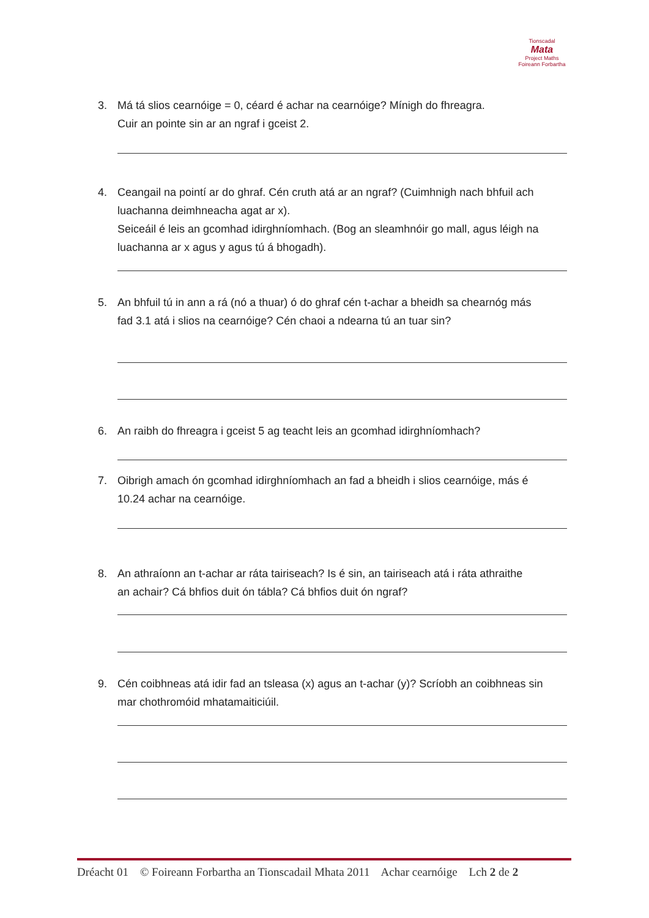Tionscadal
Mata
Project Maths
Foireann Forbartha
3. Má tá slios cearnóige = 0, céard é achar na cearnóige? Mínigh do fhreagra.
Cuir an pointe sin ar an ngraf i gceist 2.
4. Ceangail na pointí ar do ghraf. Cén cruth atá ar an ngraf? (Cuimhnigh nach bhfuil ach
luachanna deimhneacha agat ar x).
Seiceáil é leis an gcomhad idirghníomhach. (Bog an sleamhnóir go mall, agus léigh na luachanna ar x agus y agus tú á bhogadh).
5. An bhfuil tú in ann a rá (nó a thuar) ó do ghraf cén t-achar a bheidh sa chearnóg más
fad 3.1 atá i slios na cearnóige? Cén chaoi a ndearna tú an tuar sin?
6. An raibh do fhreagra i gceist 5 ag teacht leis an gcomhad idirghníomhach?
7. Oibrigh amach ón gcomhad idirghníomhach an fad a bheidh i slios cearnóige, más é
10.24 achar na cearnóige.
8. An athraíonn an t-achar ar ráta tairiseach? Is é sin, an tairiseach atá i ráta athraithe
an achair? Cá bhfios duit ón tábla? Cá bhfios duit ón ngraf?
9. Cén coibhneas atá idir fad an tsleasa (x) agus an t-achar (y)? Scríobh an coibhneas sin
mar chothromóid mhatamaiticiúil.
Dréacht 01 © Foireann Forbartha an Tionscadail Mhata 2011 Achar cearnóige Lch 2 de 2